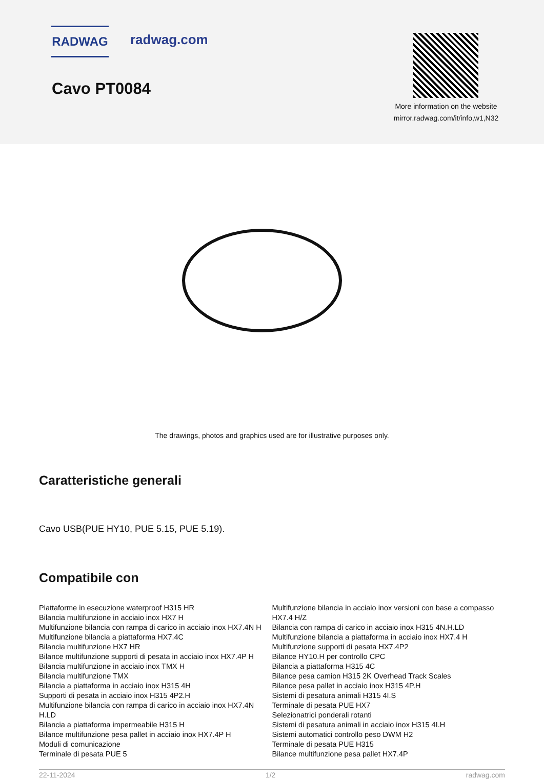RADWAG radwag.com
Cavo PT0084
More information on the website
mirror.radwag.com/it/info,w1,N32
The drawings, photos and graphics used are for illustrative purposes only.
Caratteristiche generali
Cavo USB(PUE HY10, PUE 5.15, PUE 5.19).
Compatibile con
Piattaforme in esecuzione waterproof H315 HR
Bilancia multifunzione in acciaio inox HX7 H
Multifunzione bilancia con rampa di carico in acciaio inox HX7.4N H
Multifunzione bilancia a piattaforma HX7.4C
Bilancia multifunzione HX7 HR
Bilance multifunzione supporti di pesata in acciaio inox HX7.4P H
Bilancia multifunzione in acciaio inox TMX H
Bilancia multifunzione TMX
Bilancia a piattaforma in acciaio inox H315 4H
Supporti di pesata in acciaio inox H315 4P2.H
Multifunzione bilancia con rampa di carico in acciaio inox HX7.4N H.LD
Bilancia a piattaforma impermeabile H315 H
Bilance multifunzione pesa pallet in acciaio inox HX7.4P H
Moduli di comunicazione
Terminale di pesata PUE 5
Multifunzione bilancia in acciaio inox versioni con base a compasso HX7.4 H/Z
Bilancia con rampa di carico in acciaio inox H315 4N.H.LD
Multifunzione bilancia a piattaforma in acciaio inox HX7.4 H
Multifunzione supporti di pesata HX7.4P2
Bilance HY10.H per controllo CPC
Bilancia a piattaforma H315 4C
Bilance pesa camion H315 2K Overhead Track Scales
Bilance pesa pallet in acciaio inox H315 4P.H
Sistemi di pesatura animali H315 4I.S
Terminale di pesata PUE HX7
Selezionatrici ponderali rotanti
Sistemi di pesatura animali in acciaio inox H315 4I.H
Sistemi automatici controllo peso DWM H2
Terminale di pesata PUE H315
Bilance multifunzione pesa pallet HX7.4P
22-11-2024 1/2 radwag.com